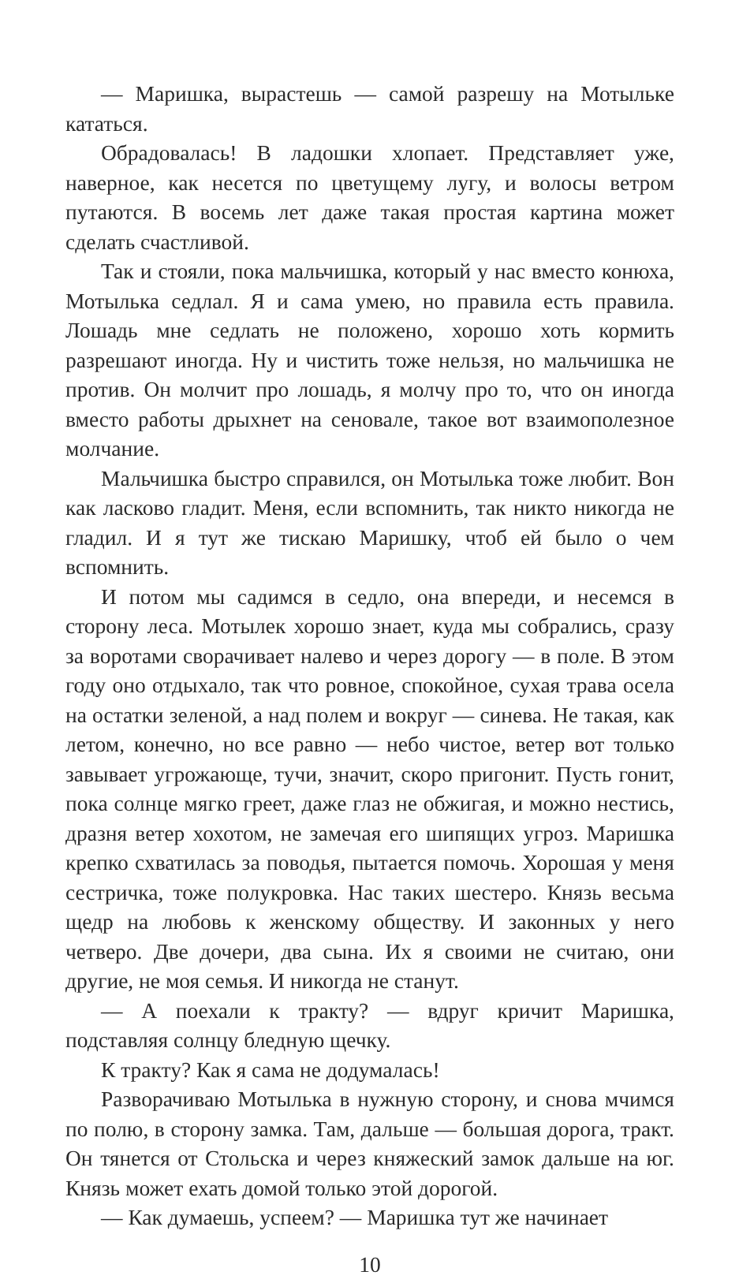— Маришка, вырастешь — самой разрешу на Мотыльке кататься.
Обрадовалась! В ладошки хлопает. Представляет уже, наверное, как несется по цветущему лугу, и волосы ветром путаются. В восемь лет даже такая простая картина может сделать счастливой.
Так и стояли, пока мальчишка, который у нас вместо конюха, Мотылька седлал. Я и сама умею, но правила есть правила. Лошадь мне седлать не положено, хорошо хоть кормить разрешают иногда. Ну и чистить тоже нельзя, но мальчишка не против. Он молчит про лошадь, я молчу про то, что он иногда вместо работы дрыхнет на сеновале, такое вот взаимополезное молчание.
Мальчишка быстро справился, он Мотылька тоже любит. Вон как ласково гладит. Меня, если вспомнить, так никто никогда не гладил. И я тут же тискаю Маришку, чтоб ей было о чем вспомнить.
И потом мы садимся в седло, она впереди, и несемся в сторону леса. Мотылек хорошо знает, куда мы собрались, сразу за воротами сворачивает налево и через дорогу — в поле. В этом году оно отдыхало, так что ровное, спокойное, сухая трава осела на остатки зеленой, а над полем и вокруг — синева. Не такая, как летом, конечно, но все равно — небо чистое, ветер вот только завывает угрожающе, тучи, значит, скоро пригонит. Пусть гонит, пока солнце мягко греет, даже глаз не обжигая, и можно нестись, дразня ветер хохотом, не замечая его шипящих угроз. Маришка крепко схватилась за поводья, пытается помочь. Хорошая у меня сестричка, тоже полукровка. Нас таких шестеро. Князь весьма щедр на любовь к женскому обществу. И законных у него четверо. Две дочери, два сына. Их я своими не считаю, они другие, не моя семья. И никогда не станут.
— А поехали к тракту? — вдруг кричит Маришка, подставляя солнцу бледную щечку.
К тракту? Как я сама не додумалась!
Разворачиваю Мотылька в нужную сторону, и снова мчимся по полю, в сторону замка. Там, дальше — большая дорога, тракт. Он тянется от Стольска и через княжеский замок дальше на юг. Князь может ехать домой только этой дорогой.
— Как думаешь, успеем? — Маришка тут же начинает
10